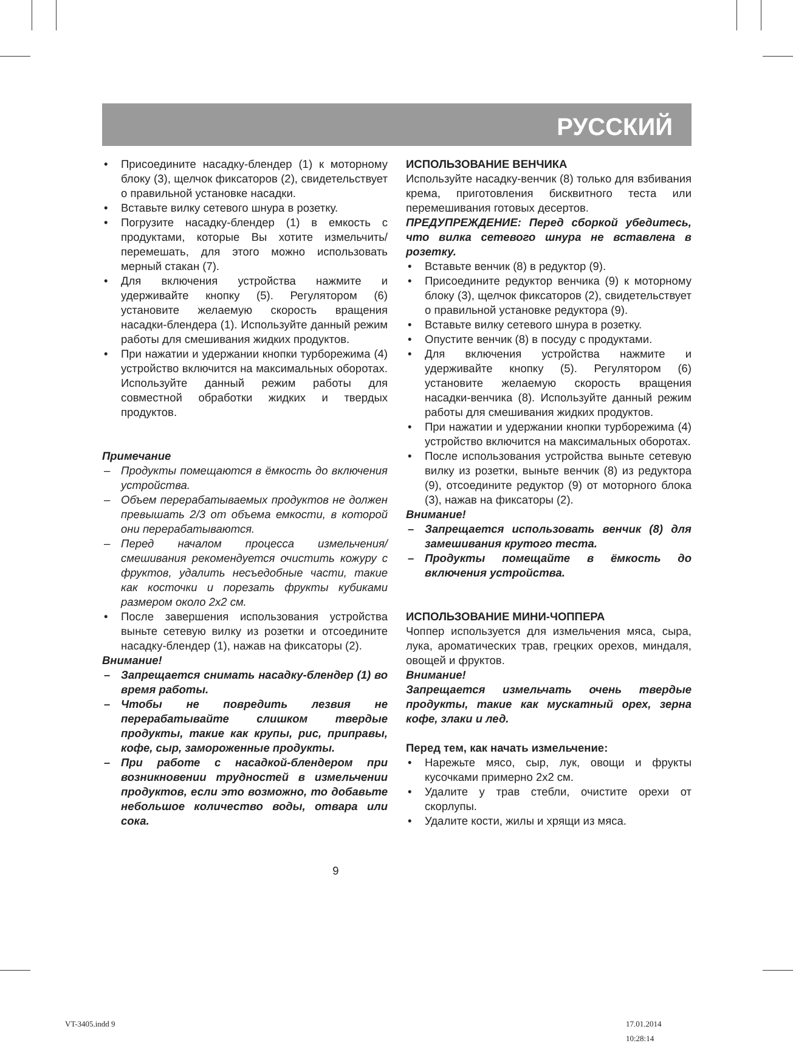РУССКИЙ
• Присоедините насадку-блендер (1) к моторному блоку (3), щелчок фиксаторов (2), свидетельствует о правильной установке насадки.
• Вставьте вилку сетевого шнура в розетку.
• Погрузите насадку-блендер (1) в емкость с продуктами, которые Вы хотите измельчить/перемешать, для этого можно использовать мерный стакан (7).
• Для включения устройства нажмите и удерживайте кнопку (5). Регулятором (6) установите желаемую скорость вращения насадки-блендера (1). Используйте данный режим работы для смешивания жидких продуктов.
• При нажатии и удержании кнопки турборежима (4) устройство включится на максимальных оборотах. Используйте данный режим работы для совместной обработки жидких и твердых продуктов.
Примечание
– Продукты помещаются в ёмкость до включения устройства.
– Объем перерабатываемых продуктов не должен превышать 2/3 от объема емкости, в которой они перерабатываются.
– Перед началом процесса измельчения/смешивания рекомендуется очистить кожуру с фруктов, удалить несъедобные части, такие как косточки и порезать фрукты кубиками размером около 2x2 см.
• После завершения использования устройства выньте сетевую вилку из розетки и отсоедините насадку-блендер (1), нажав на фиксаторы (2).
Внимание!
– Запрещается снимать насадку-блендер (1) во время работы.
– Чтобы не повредить лезвия не перерабатывайте слишком твердые продукты, такие как крупы, рис, приправы, кофе, сыр, замороженные продукты.
– При работе с насадкой-блендером при возникновении трудностей в измельчении продуктов, если это возможно, то добавьте небольшое количество воды, отвара или сока.
ИСПОЛЬЗОВАНИЕ ВЕНЧИКА
Используйте насадку-венчик (8) только для взбивания крема, приготовления бисквитного теста или перемешивания готовых десертов.
ПРЕДУПРЕЖДЕНИЕ: Перед сборкой убедитесь, что вилка сетевого шнура не вставлена в розетку.
• Вставьте венчик (8) в редуктор (9).
• Присоедините редуктор венчика (9) к моторному блоку (3), щелчок фиксаторов (2), свидетельствует о правильной установке редуктора (9).
• Вставьте вилку сетевого шнура в розетку.
• Опустите венчик (8) в посуду с продуктами.
• Для включения устройства нажмите и удерживайте кнопку (5). Регулятором (6) установите желаемую скорость вращения насадки-венчика (8). Используйте данный режим работы для смешивания жидких продуктов.
• При нажатии и удержании кнопки турборежима (4) устройство включится на максимальных оборотах.
• После использования устройства выньте сетевую вилку из розетки, выньте венчик (8) из редуктора (9), отсоедините редуктор (9) от моторного блока (3), нажав на фиксаторы (2).
Внимание!
– Запрещается использовать венчик (8) для замешивания крутого теста.
– Продукты помещайте в ёмкость до включения устройства.
ИСПОЛЬЗОВАНИЕ МИНИ-ЧОППЕРА
Чоппер используется для измельчения мяса, сыра, лука, ароматических трав, грецких орехов, миндаля, овощей и фруктов.
Внимание!
Запрещается измельчать очень твердые продукты, такие как мускатный орех, зерна кофе, злаки и лед.
Перед тем, как начать измельчение:
• Нарежьте мясо, сыр, лук, овощи и фрукты кусочками примерно 2x2 см.
• Удалите у трав стебли, очистите орехи от скорлупы.
• Удалите кости, жилы и хрящи из мяса.
9
VT-3405.indd 9 17.01.2014 10:28:14